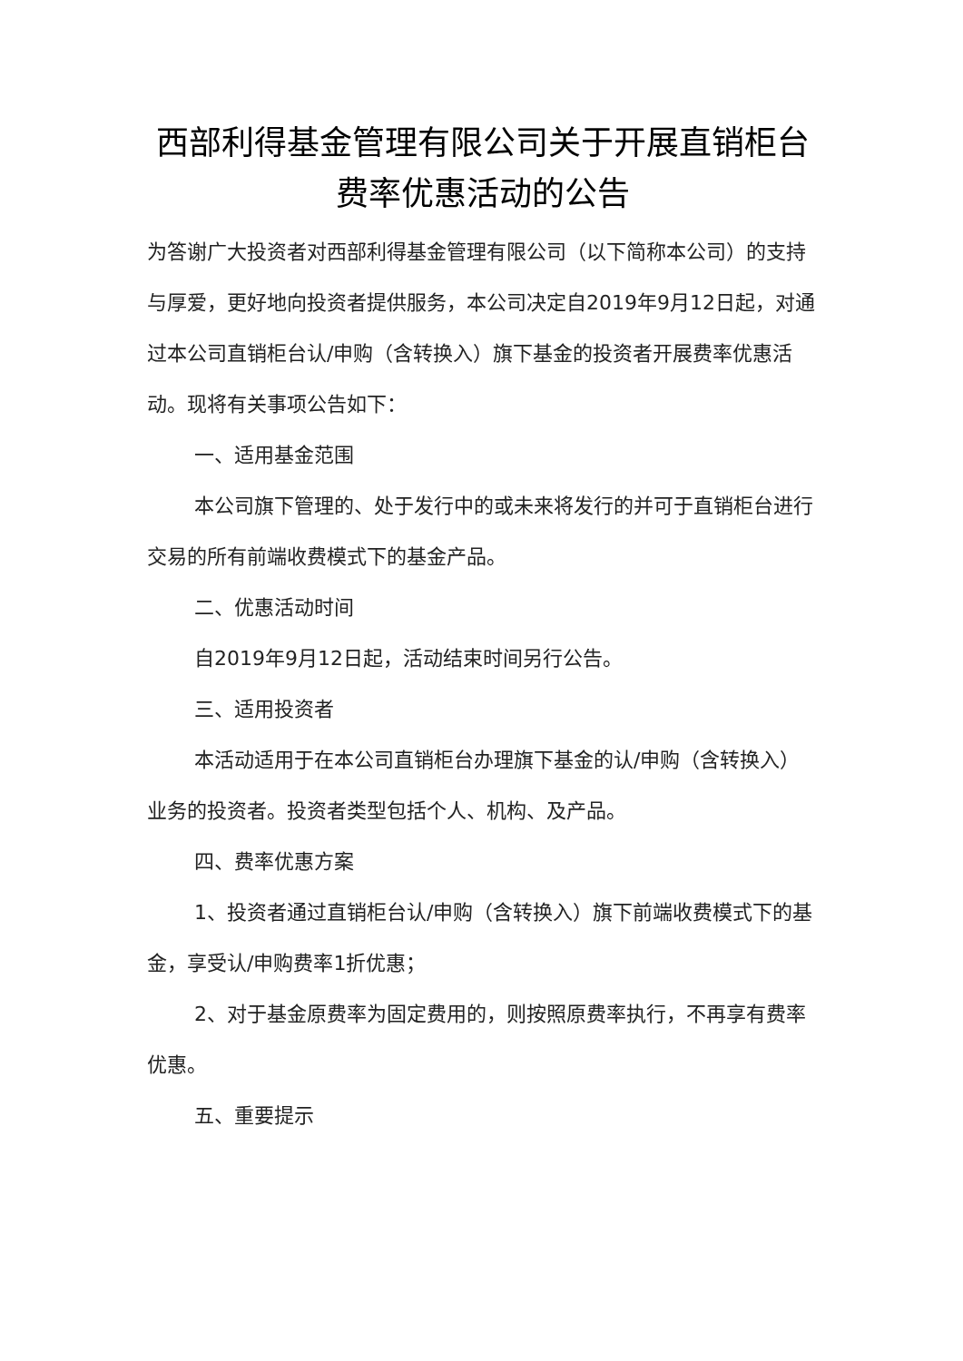西部利得基金管理有限公司关于开展直销柜台费率优惠活动的公告
为答谢广大投资者对西部利得基金管理有限公司（以下简称本公司）的支持与厚爱，更好地向投资者提供服务，本公司决定自2019年9月12日起，对通过本公司直销柜台认/申购（含转换入）旗下基金的投资者开展费率优惠活动。现将有关事项公告如下：
一、适用基金范围
本公司旗下管理的、处于发行中的或未来将发行的并可于直销柜台进行交易的所有前端收费模式下的基金产品。
二、优惠活动时间
自2019年9月12日起，活动结束时间另行公告。
三、适用投资者
本活动适用于在本公司直销柜台办理旗下基金的认/申购（含转换入）业务的投资者。投资者类型包括个人、机构、及产品。
四、费率优惠方案
1、投资者通过直销柜台认/申购（含转换入）旗下前端收费模式下的基金，享受认/申购费率1折优惠；
2、对于基金原费率为固定费用的，则按照原费率执行，不再享有费率优惠。
五、重要提示